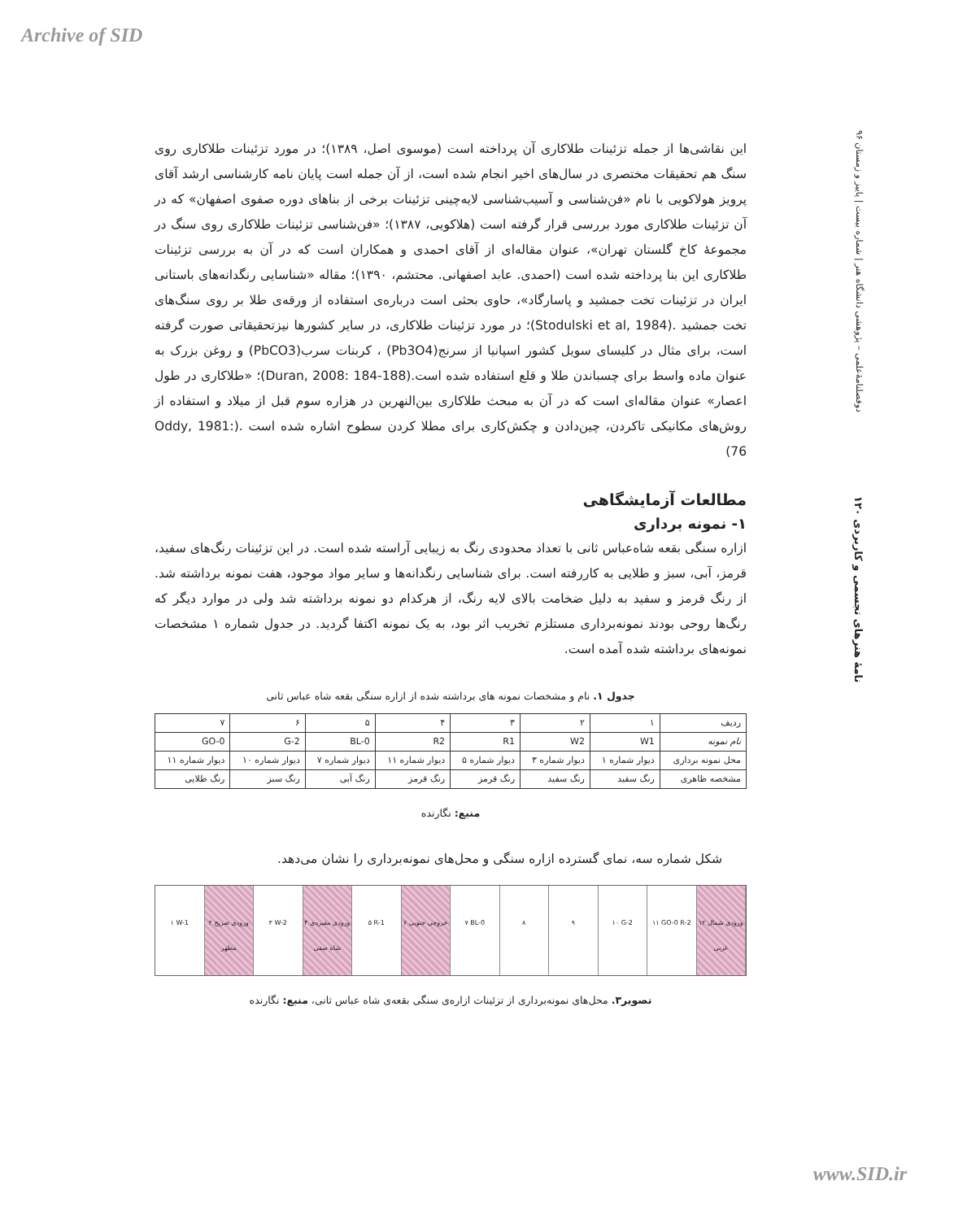Archive of SID
دوفصلنامهٔ‌علمی – پژوهشی دانشگاه هنر | شماره بیست | پاییز و زمستان ۹۶
نامهٔ هنرهای تجسمی و کاربردی ۱۲۰
این نقاشی‌ها از جمله تزئینات طلاکاری آن پرداخته است (موسوی اصل، ۱۳۸۹)؛ در مورد تزئینات طلاکاری روی سنگ هم تحقیقات مختصری در سال‌های اخیر انجام شده است، از آن جمله است پایان نامه کارشناسی ارشد آقای پرویز هولاکویی با نام «فن‌شناسی و آسیب‌شناسی لایه‌چینی تزئینات برخی از بناهای دوره صفوی اصفهان» که در آن تزئینات طلاکاری مورد بررسی قرار گرفته است (هلاکویی، ۱۳۸۷)؛ «فن‌شناسی تزئینات طلاکاری روی سنگ در مجموعهٔ کاخ گلستان تهران»، عنوان مقاله‌ای از آقای احمدی و همکاران است که در آن به بررسی تزئینات طلاکاری این بنا پرداخته شده است (احمدی. عابد اصفهانی. محتشم، ۱۳۹۰)؛ مقاله «شناسایی رنگدانه‌های باستانی ایران در تزئینات تخت جمشید و پاسارگاد»، حاوی بحثی است درباره‌ی استفاده از ورقه‌ی طلا بر روی سنگ‌های تخت جمشید .(Stodulski et al, 1984)؛ در مورد تزئینات طلاکاری، در سایر کشورها نیزتحقیقاتی صورت گرفته است، برای مثال در کلیسای سویل کشور اسپانیا از سرنج(Pb3O4) ، کربنات سرب(PbCO3) و روغن بزرک به عنوان ماده واسط برای چسباندن طلا و قلع استفاده شده است.(Duran, 2008: 184-188)؛ «طلاکاری در طول اعصار» عنوان مقاله‌ای است که در آن به مبحث طلاکاری بین‌النهرین در هزاره سوم قبل از میلاد و استفاده از روش‌های مکانیکی تاکردن، چین‌دادن و چکش‌کاری برای مطلا کردن سطوح اشاره شده است .(Oddy, 1981: 76)
مطالعات آزمایشگاهی
۱- نمونه برداری
ازاره سنگی بقعه شاه‌عباس ثانی با تعداد محدودی رنگ به زیبایی آراسته شده است. در این تزئینات رنگ‌های سفید، قرمز، آبی، سبز و طلایی به کاررفته است. برای شناسایی رنگدانه‌ها و سایر مواد موجود، هفت نمونه برداشته شد. از رنگ قرمز و سفید به دلیل ضخامت بالای لایه رنگ، از هرکدام دو نمونه برداشته شد ولی در موارد دیگر که رنگ‌ها روحی بودند نمونه‌برداری مستلزم تخریب اثر بود، به یک نمونه اکتفا گردید. در جدول شماره ۱ مشخصات نمونه‌های برداشته شده آمده است.
جدول ۱. نام و مشخصات نمونه های برداشته شده از ازاره سنگی بقعه شاه عباس ثانی
| ردیف | ۱ | ۲ | ۳ | ۴ | ۵ | ۶ | ۷ |
| نام نمونه | W1 | W2 | R1 | R2 | BL-0 | G-2 | GO-0 |
| محل نمونه برداری | دیوار شماره ۱ | دیوار شماره ۳ | دیوار شماره ۵ | دیوار شماره ۱۱ | دیوار شماره ۷ | دیوار شماره ۱۰ | دیوار شماره ۱۱ |
| مشخصه ظاهری | رنگ سفید | رنگ سفید | رنگ قرمز | رنگ قرمز | رنگ آبی | رنگ سبز | رنگ طلایی |
منبع: نگارنده
شکل شماره سه، نمای گسترده ازاره سنگی و محل‌های نمونه‌برداری را نشان می‌دهد.
۱ W-1 ۲ ورودی ضریح مطهر ۳ W-2 ۴ ورودی مقبره‌ی شاه صفی ۵ R-1 ۶ خروجی جنوبی ۷ BL-0 ۸ ۹ ۱۰ G-2 ۱۱ GO-0 R-2 ۱۲ ورودی شمال غربی
تصویر۳. محل‌های نمونه‌برداری از تزئینات ازاره‌ی سنگی بقعه‌ی شاه عباس ثانی، منبع: نگارنده
www.SID.ir